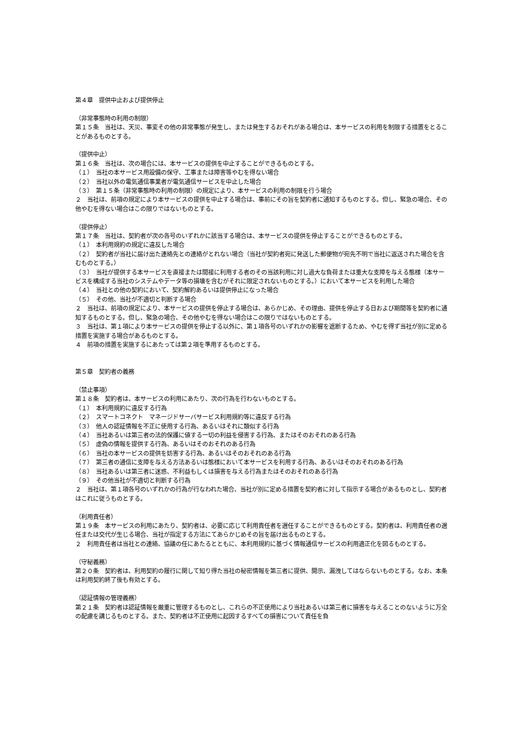第４章　提供中止および提供停止
（非常事態時の利用の制限）
第１５条　当社は、天災、事変その他の非常事態が発生し、または発生するおそれがある場合は、本サービスの利用を制限する措置をとることがあるものとする。
（提供中止）
第１６条　当社は、次の場合には、本サービスの提供を中止することができるものとする。
（１）　当社の本サービス用設備の保守、工事または障害等やむを得ない場合
（２）　当社以外の電気通信事業者が電気通信サービスを中止した場合
（３）　第１５条（非常事態時の利用の制限）の規定により、本サービスの利用の制限を行う場合
２　当社は、前項の規定により本サービスの提供を中止する場合は、事前にその旨を契約者に通知するものとする。但し、緊急の場合、その他やむを得ない場合はこの限りではないものとする。
（提供停止）
第１７条　当社は、契約者が次の各号のいずれかに該当する場合は、本サービスの提供を停止することができるものとする。
（１）　本利用規約の規定に違反した場合
（２）　契約者が当社に届け出た連絡先との連絡がとれない場合（当社が契約者宛に発送した郵便物が宛先不明で当社に返送された場合を含むものとする。）
（３）　当社が提供する本サービスを直接または間接に利用する者のその当該利用に対し過大な負荷または重大な支障を与える態様（本サービスを構成する当社のシステムやデータ等の損壊を含むがそれに限定されないものとする。）において本サービスを利用した場合
（４）　当社との他の契約において、契約解約あるいは提供停止になった場合
（５）　その他、当社が不適切と判断する場合
２　当社は、前項の規定により、本サービスの提供を停止する場合は、あらかじめ、その理由、提供を停止する日および期間等を契約者に通知するものとする。但し、緊急の場合、その他やむを得ない場合はこの限りではないものとする。
３　当社は、第１項により本サービスの提供を停止する以外に、第１項各号のいずれかの影響を遮断するため、やむを得ず当社が別に定める措置を実施する場合があるものとする。
４　前項の措置を実施するにあたっては第２項を準用するものとする。
第５章　契約者の義務
（禁止事項）
第１８条　契約者は、本サービスの利用にあたり、次の行為を行わないものとする。
（１）　本利用規約に違反する行為
（２）　スマートコネクト　マネージドサーバサービス利用規約等に違反する行為
（３）　他人の認証情報を不正に使用する行為、あるいはそれに類似する行為
（４）　当社あるいは第三者の法的保護に値する一切の利益を侵害する行為、またはそのおそれのある行為
（５）　虚偽の情報を提供する行為、あるいはそのおそれのある行為
（６）　当社の本サービスの提供を妨害する行為、あるいはそのおそれのある行為
（７）　第三者の通信に支障を与える方法あるいは態様において本サービスを利用する行為、あるいはそのおそれのある行為
（８）　当社あるいは第三者に迷惑、不利益もしくは損害を与える行為またはそのおそれのある行為
（９）　その他当社が不適切と判断する行為
２　当社は、第１項各号のいずれかの行為が行なわれた場合、当社が別に定める措置を契約者に対して指示する場合があるものとし、契約者はこれに従うものとする。
（利用責任者）
第１９条　本サービスの利用にあたり、契約者は、必要に応じて利用責任者を選任することができるものとする。契約者は、利用責任者の選任または交代が生じる場合、当社が指定する方法にてあらかじめその旨を届け出るものとする。
２　利用責任者は当社との連絡、協議の任にあたるとともに、本利用規約に基づく情報通信サービスの利用適正化を図るものとする。
（守秘義務）
第２０条　契約者は、利用契約の履行に関して知り得た当社の秘密情報を第三者に提供、開示、漏洩してはならないものとする。なお、本条は利用契約終了後も有効とする。
（認証情報の管理義務）
第２１条　契約者は認証情報を厳重に管理するものとし、これらの不正使用により当社あるいは第三者に損害を与えることのないように万全の配慮を講じるものとする。また、契約者は不正使用に起因するすべての損害について責任を負